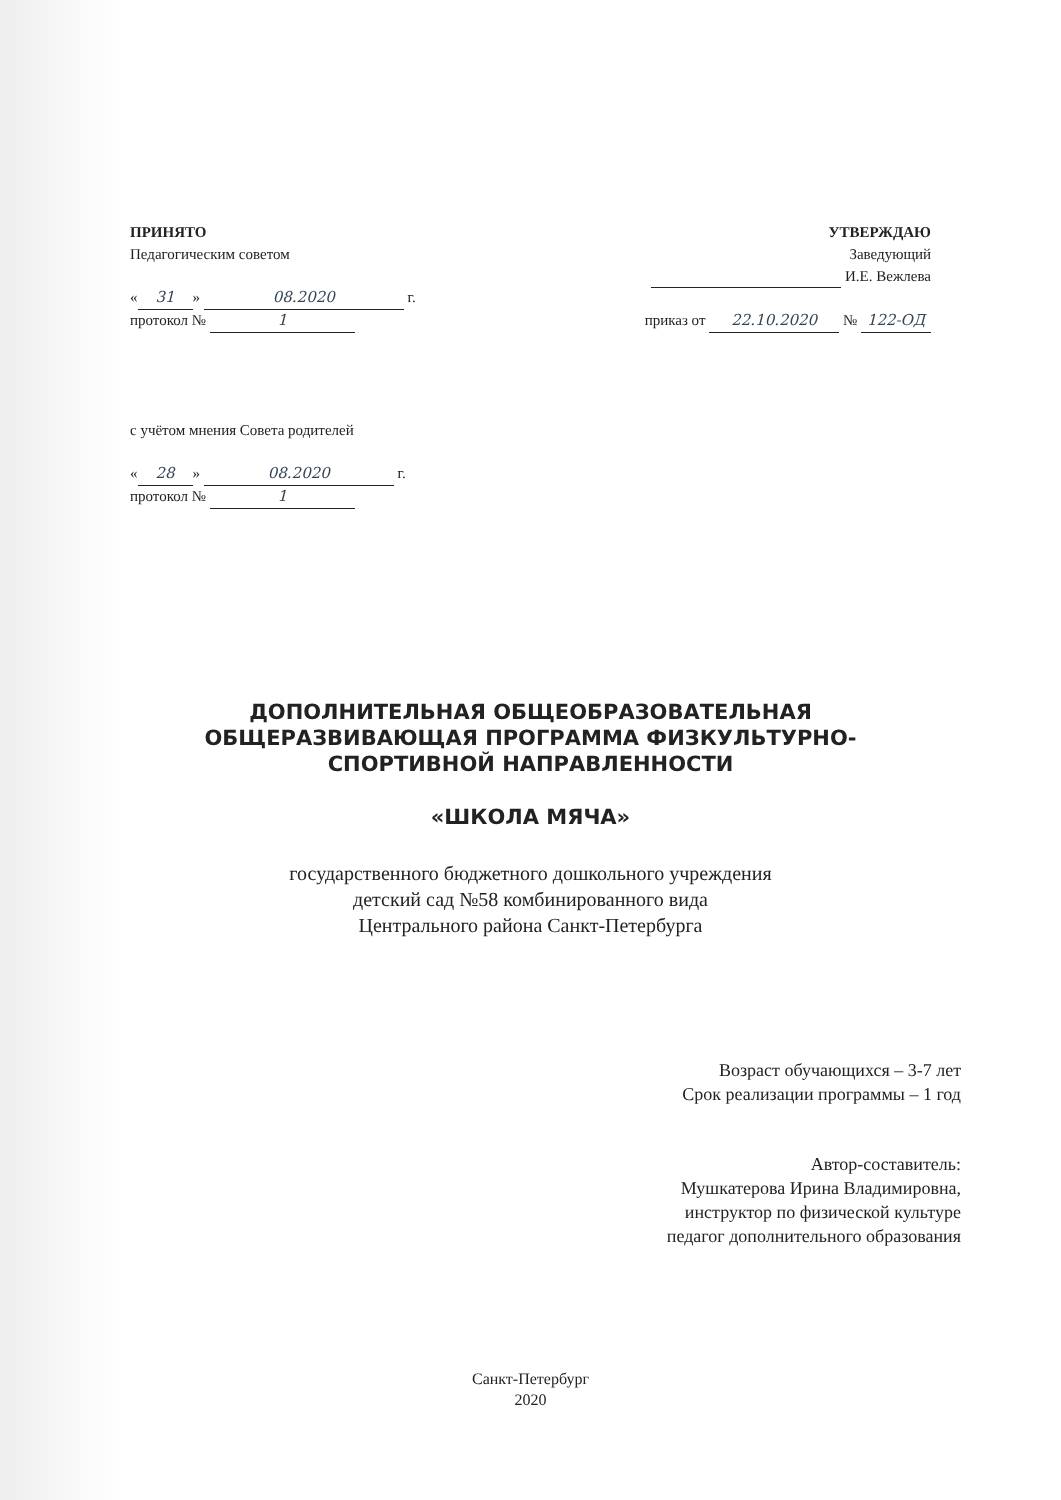ПРИНЯТО
Педагогическим советом
« 31 » 08.2020 г.
протокол № 1
с учётом мнения Совета родителей
« 28 » 08.2020 г.
протокол № 1
УТВЕРЖДАЮ
Заведующий
И.Е. Вежлева
приказ от 22.10.2020 № 122-ОД
ДОПОЛНИТЕЛЬНАЯ ОБЩЕОБРАЗОВАТЕЛЬНАЯ
ОБЩЕРАЗВИВАЮЩАЯ ПРОГРАММА ФИЗКУЛЬТУРНО-
СПОРТИВНОЙ НАПРАВЛЕННОСТИ
«ШКОЛА МЯЧА»
государственного бюджетного дошкольного учреждения
детский сад №58 комбинированного вида
Центрального района Санкт-Петербурга
Возраст обучающихся – 3-7 лет
Срок реализации программы – 1 год
Автор-составитель:
Мушкатерова Ирина Владимировна,
инструктор по физической культуре
педагог дополнительного образования
Санкт-Петербург
2020